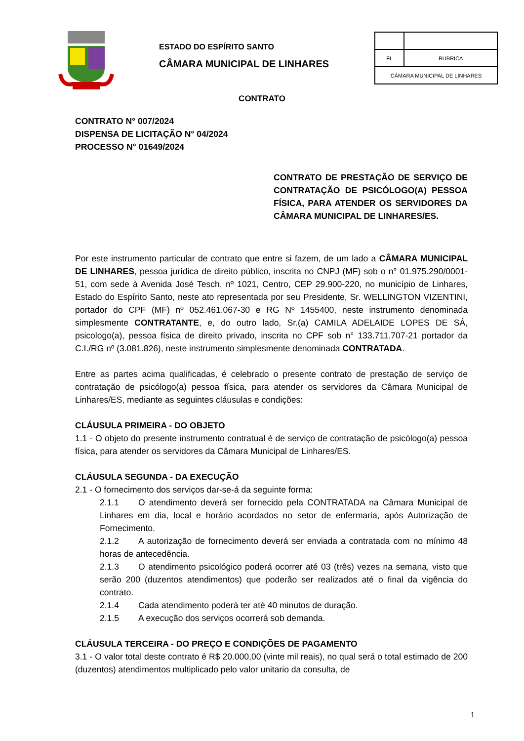ESTADO DO ESPÍRITO SANTO
CÂMARA MUNICIPAL DE LINHARES
| FL | RUBRICA |
| CÂMARA MUNICIPAL DE LINHARES | |
CONTRATO
CONTRATO N° 007/2024
DISPENSA DE LICITAÇÃO N° 04/2024
PROCESSO N° 01649/2024
CONTRATO DE PRESTAÇÃO DE SERVIÇO DE CONTRATAÇÃO DE PSICÓLOGO(A) PESSOA FÍSICA, PARA ATENDER OS SERVIDORES DA CÂMARA MUNICIPAL DE LINHARES/ES.
Por este instrumento particular de contrato que entre si fazem, de um lado a CÂMARA MUNICIPAL DE LINHARES, pessoa jurídica de direito público, inscrita no CNPJ (MF) sob o n° 01.975.290/0001-51, com sede à Avenida José Tesch, nº 1021, Centro, CEP 29.900-220, no município de Linhares, Estado do Espírito Santo, neste ato representada por seu Presidente, Sr. WELLINGTON VIZENTINI, portador do CPF (MF) nº 052.461.067-30 e RG Nº 1455400, neste instrumento denominada simplesmente CONTRATANTE, e, do outro lado, Sr.(a) CAMILA ADELAIDE LOPES DE SÁ, psicologo(a), pessoa física de direito privado, inscrita no CPF sob n° 133.711.707-21 portador da C.I./RG nº (3.081.826), neste instrumento simplesmente denominada CONTRATADA.
Entre as partes acima qualificadas, é celebrado o presente contrato de prestação de serviço de contratação de psicólogo(a) pessoa física, para atender os servidores da Câmara Municipal de Linhares/ES, mediante as seguintes cláusulas e condições:
CLÁUSULA PRIMEIRA - DO OBJETO
1.1 - O objeto do presente instrumento contratual é de serviço de contratação de psicólogo(a) pessoa física, para atender os servidores da Câmara Municipal de Linhares/ES.
CLÁUSULA SEGUNDA - DA EXECUÇÃO
2.1 - O fornecimento dos serviços dar-se-á da seguinte forma:
2.1.1 O atendimento deverá ser fornecido pela CONTRATADA na Câmara Municipal de Linhares em dia, local e horário acordados no setor de enfermaria, após Autorização de Fornecimento.
2.1.2 A autorização de fornecimento deverá ser enviada a contratada com no mínimo 48 horas de antecedência.
2.1.3 O atendimento psicológico poderá ocorrer até 03 (três) vezes na semana, visto que serão 200 (duzentos atendimentos) que poderão ser realizados até o final da vigência do contrato.
2.1.4 Cada atendimento poderá ter até 40 minutos de duração.
2.1.5 A execução dos serviços ocorrerá sob demanda.
CLÁUSULA TERCEIRA - DO PREÇO E CONDIÇÕES DE PAGAMENTO
3.1 - O valor total deste contrato é R$ 20.000,00 (vinte mil reais), no qual será o total estimado de 200 (duzentos) atendimentos multiplicado pelo valor unitario da consulta, de
1